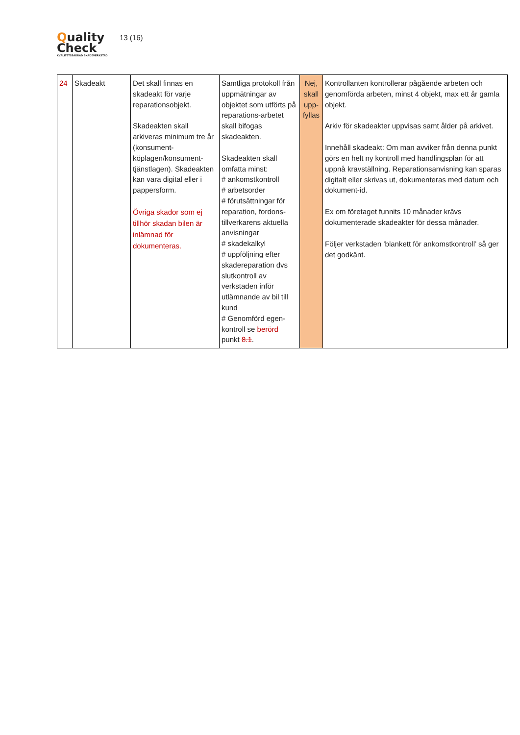Quality
Check
KVALITETSSÄKRAD SKADEVERKSTAD
13 (16)
| 24 | Skadeakt | Det skall finnas en skadeakt för varje reparationsobjekt. Skadeakten skall arkiveras minimum tre år (konsument-köplagen/konsument-tjänstlagen). Skadeakten kan vara digital eller i pappersform. Övriga skador som ej tillhör skadan bilen är inlämnad för dokumenteras. | Samtliga protokoll från uppmätningar av objektet som utförts på reparations-arbetet skall bifogas skadeakten. Skadeakten skall omfatta minst: # ankomstkontroll # arbetsorder # förutsättningar för reparation, fordons-tillverkarens aktuella anvisningar # skadekalkyl # uppföljning efter skadereparation dvs slutkontroll av verkstaden inför utlämnande av bil till kund # Genomförd egen-kontroll se berörd punkt 8.1 . | Nej, skall upp-fyllas | Kontrollanten kontrollerar pågående arbeten och genomförda arbeten, minst 4 objekt, max ett år gamla objekt. Arkiv för skadeakter uppvisas samt ålder på arkivet. Innehåll skadeakt: Om man avviker från denna punkt görs en helt ny kontroll med handlingsplan för att uppnå kravställning. Reparationsanvisning kan sparas digitalt eller skrivas ut, dokumenteras med datum och dokument-id. Ex om företaget funnits 10 månader krävs dokumenterade skadeakter för dessa månader. Följer verkstaden ’blankett för ankomstkontroll’ så ger det godkänt. |